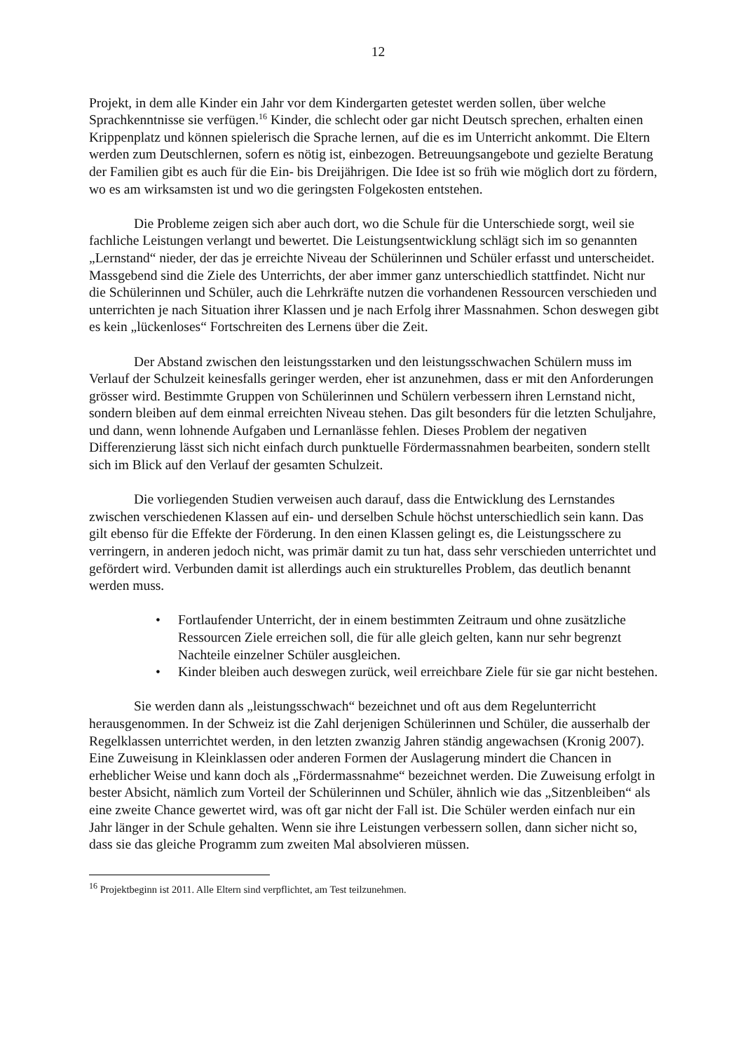12
Projekt, in dem alle Kinder ein Jahr vor dem Kindergarten getestet werden sollen, über welche Sprachkenntnisse sie verfügen.<sup>16</sup> Kinder, die schlecht oder gar nicht Deutsch sprechen, erhalten einen Krippenplatz und können spielerisch die Sprache lernen, auf die es im Unterricht ankommt. Die Eltern werden zum Deutschlernen, sofern es nötig ist, einbezogen. Betreuungsangebote und gezielte Beratung der Familien gibt es auch für die Ein- bis Dreijährigen. Die Idee ist so früh wie möglich dort zu fördern, wo es am wirksamsten ist und wo die geringsten Folgekosten entstehen.
Die Probleme zeigen sich aber auch dort, wo die Schule für die Unterschiede sorgt, weil sie fachliche Leistungen verlangt und bewertet. Die Leistungsentwicklung schlägt sich im so genannten „Lernstand“ nieder, der das je erreichte Niveau der Schülerinnen und Schüler erfasst und unterscheidet. Massgebend sind die Ziele des Unterrichts, der aber immer ganz unterschiedlich stattfindet. Nicht nur die Schülerinnen und Schüler, auch die Lehrkräfte nutzen die vorhandenen Ressourcen verschieden und unterrichten je nach Situation ihrer Klassen und je nach Erfolg ihrer Massnahmen. Schon deswegen gibt es kein „lückenloses“ Fortschreiten des Lernens über die Zeit.
Der Abstand zwischen den leistungsstarken und den leistungsschwachen Schülern muss im Verlauf der Schulzeit keinesfalls geringer werden, eher ist anzunehmen, dass er mit den Anforderungen grösser wird. Bestimmte Gruppen von Schülerinnen und Schülern verbessern ihren Lernstand nicht, sondern bleiben auf dem einmal erreichten Niveau stehen. Das gilt besonders für die letzten Schuljahre, und dann, wenn lohnende Aufgaben und Lernanlässe fehlen. Dieses Problem der negativen Differenzierung lässt sich nicht einfach durch punktuelle Fördermassnahmen bearbeiten, sondern stellt sich im Blick auf den Verlauf der gesamten Schulzeit.
Die vorliegenden Studien verweisen auch darauf, dass die Entwicklung des Lernstandes zwischen verschiedenen Klassen auf ein- und derselben Schule höchst unterschiedlich sein kann. Das gilt ebenso für die Effekte der Förderung. In den einen Klassen gelingt es, die Leistungsschere zu verringern, in anderen jedoch nicht, was primär damit zu tun hat, dass sehr verschieden unterrichtet und gefördert wird. Verbunden damit ist allerdings auch ein strukturelles Problem, das deutlich benannt werden muss.
• Fortlaufender Unterricht, der in einem bestimmten Zeitraum und ohne zusätzliche Ressourcen Ziele erreichen soll, die für alle gleich gelten, kann nur sehr begrenzt Nachteile einzelner Schüler ausgleichen.
• Kinder bleiben auch deswegen zurück, weil erreichbare Ziele für sie gar nicht bestehen.
Sie werden dann als „leistungsschwach“ bezeichnet und oft aus dem Regelunterricht herausgenommen. In der Schweiz ist die Zahl derjenigen Schülerinnen und Schüler, die ausserhalb der Regelklassen unterrichtet werden, in den letzten zwanzig Jahren ständig angewachsen (Kronig 2007). Eine Zuweisung in Kleinklassen oder anderen Formen der Auslagerung mindert die Chancen in erheblicher Weise und kann doch als „Fördermassnahme“ bezeichnet werden. Die Zuweisung erfolgt in bester Absicht, nämlich zum Vorteil der Schülerinnen und Schüler, ähnlich wie das „Sitzenbleiben“ als eine zweite Chance gewertet wird, was oft gar nicht der Fall ist. Die Schüler werden einfach nur ein Jahr länger in der Schule gehalten. Wenn sie ihre Leistungen verbessern sollen, dann sicher nicht so, dass sie das gleiche Programm zum zweiten Mal absolvieren müssen.
<sup>16</sup> Projektbeginn ist 2011. Alle Eltern sind verpflichtet, am Test teilzunehmen.